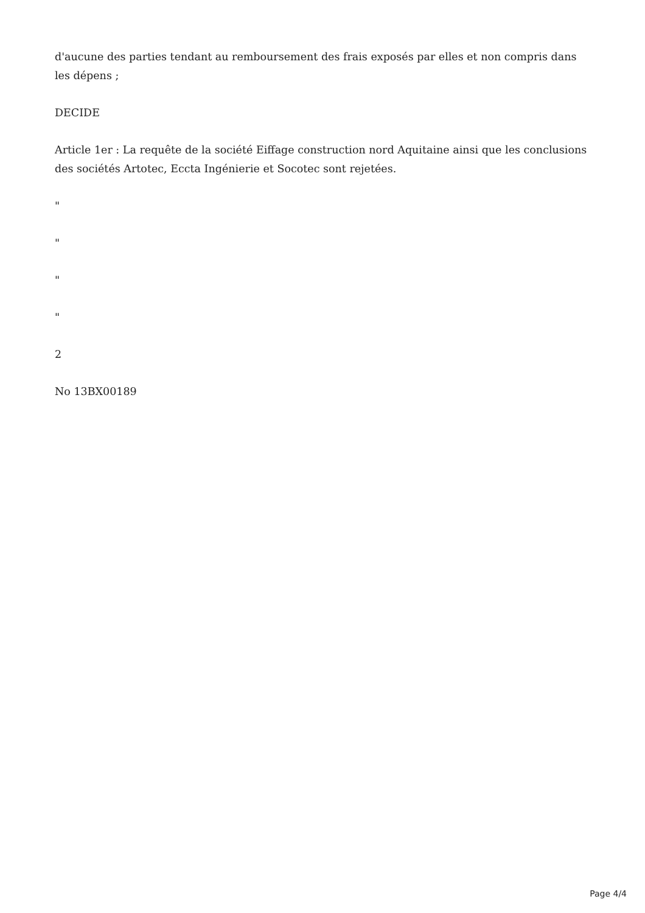d'aucune des parties tendant au remboursement des frais exposés par elles et non compris dans les dépens ;
DECIDE
Article 1er : La requête de la société Eiffage construction nord Aquitaine ainsi que les conclusions des sociétés Artotec, Eccta Ingénierie et Socotec sont rejetées.
"
"
"
"
2
No 13BX00189
Page 4/4